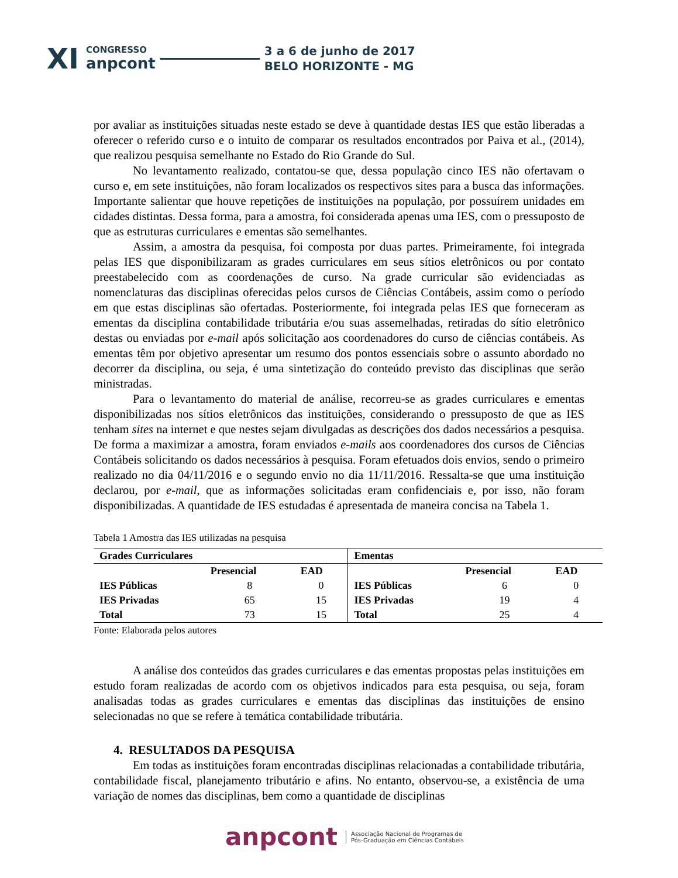XI CONGRESSO
anpcont 3 a 6 de junho de 2017
BELO HORIZONTE - MG
por avaliar as instituições situadas neste estado se deve à quantidade destas IES que estão liberadas a oferecer o referido curso e o intuito de comparar os resultados encontrados por Paiva et al., (2014), que realizou pesquisa semelhante no Estado do Rio Grande do Sul.
No levantamento realizado, contatou-se que, dessa população cinco IES não ofertavam o curso e, em sete instituições, não foram localizados os respectivos sites para a busca das informações. Importante salientar que houve repetições de instituições na população, por possuírem unidades em cidades distintas. Dessa forma, para a amostra, foi considerada apenas uma IES, com o pressuposto de que as estruturas curriculares e ementas são semelhantes.
Assim, a amostra da pesquisa, foi composta por duas partes. Primeiramente, foi integrada pelas IES que disponibilizaram as grades curriculares em seus sítios eletrônicos ou por contato preestabelecido com as coordenações de curso. Na grade curricular são evidenciadas as nomenclaturas das disciplinas oferecidas pelos cursos de Ciências Contábeis, assim como o período em que estas disciplinas são ofertadas. Posteriormente, foi integrada pelas IES que forneceram as ementas da disciplina contabilidade tributária e/ou suas assemelhadas, retiradas do sítio eletrônico destas ou enviadas por e-mail após solicitação aos coordenadores do curso de ciências contábeis. As ementas têm por objetivo apresentar um resumo dos pontos essenciais sobre o assunto abordado no decorrer da disciplina, ou seja, é uma sintetização do conteúdo previsto das disciplinas que serão ministradas.
Para o levantamento do material de análise, recorreu-se as grades curriculares e ementas disponibilizadas nos sítios eletrônicos das instituições, considerando o pressuposto de que as IES tenham sites na internet e que nestes sejam divulgadas as descrições dos dados necessários a pesquisa. De forma a maximizar a amostra, foram enviados e-mails aos coordenadores dos cursos de Ciências Contábeis solicitando os dados necessários à pesquisa. Foram efetuados dois envios, sendo o primeiro realizado no dia 04/11/2016 e o segundo envio no dia 11/11/2016. Ressalta-se que uma instituição declarou, por e-mail, que as informações solicitadas eram confidenciais e, por isso, não foram disponibilizadas. A quantidade de IES estudadas é apresentada de maneira concisa na Tabela 1.
Tabela 1 Amostra das IES utilizadas na pesquisa
| Grades Curriculares | | | Ementas | | |
| --- | --- | --- | --- | --- | --- |
| | Presencial | EAD | | Presencial | EAD |
| IES Públicas | 8 | 0 | IES Públicas | 6 | 0 |
| IES Privadas | 65 | 15 | IES Privadas | 19 | 4 |
| Total | 73 | 15 | Total | 25 | 4 |
Fonte: Elaborada pelos autores
A análise dos conteúdos das grades curriculares e das ementas propostas pelas instituições em estudo foram realizadas de acordo com os objetivos indicados para esta pesquisa, ou seja, foram analisadas todas as grades curriculares e ementas das disciplinas das instituições de ensino selecionadas no que se refere à temática contabilidade tributária.
4. RESULTADOS DA PESQUISA
Em todas as instituições foram encontradas disciplinas relacionadas a contabilidade tributária, contabilidade fiscal, planejamento tributário e afins. No entanto, observou-se, a existência de uma variação de nomes das disciplinas, bem como a quantidade de disciplinas
anpcont Associação Nacional de Programas de
Pós-Graduação em Ciências Contábeis